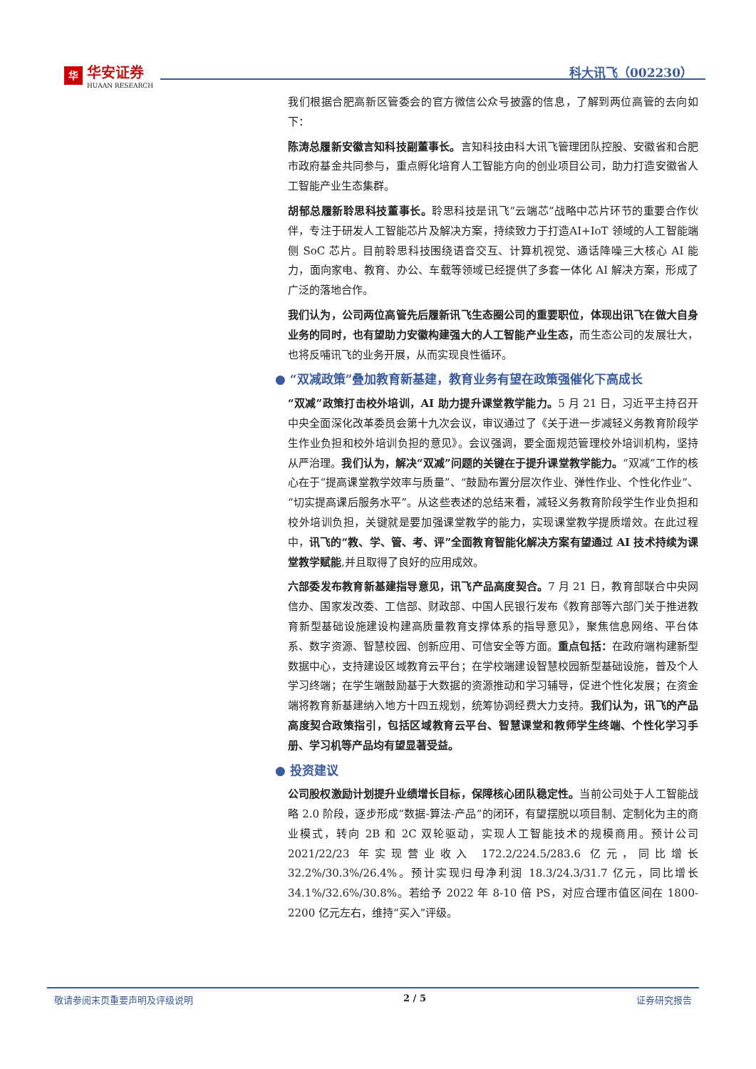华
华安证券
HUAAN RESEARCH
科大讯飞（002230）
我们根据合肥高新区管委会的官方微信公众号披露的信息，了解到两位高管的去向如下：
陈涛总履新安徽言知科技副董事长。言知科技由科大讯飞管理团队控股、安徽省和合肥市政府基金共同参与，重点孵化培育人工智能方向的创业项目公司，助力打造安徽省人工智能产业生态集群。
胡郁总履新聆思科技董事长。聆思科技是讯飞“云端芯”战略中芯片环节的重要合作伙伴，专注于研发人工智能芯片及解决方案，持续致力于打造AI+IoT 领域的人工智能端侧 SoC 芯片。目前聆思科技围绕语音交互、计算机视觉、通话降噪三大核心 AI 能力，面向家电、教育、办公、车载等领域已经提供了多套一体化 AI 解决方案，形成了广泛的落地合作。
我们认为，公司两位高管先后履新讯飞生态圈公司的重要职位，体现出讯飞在做大自身业务的同时，也有望助力安徽构建强大的人工智能产业生态，而生态公司的发展壮大，也将反哺讯飞的业务开展，从而实现良性循环。
● “双减政策”叠加教育新基建，教育业务有望在政策强催化下高成长
“双减”政策打击校外培训，AI 助力提升课堂教学能力。5 月 21 日，习近平主持召开中央全面深化改革委员会第十九次会议，审议通过了《关于进一步减轻义务教育阶段学生作业负担和校外培训负担的意见》。会议强调，要全面规范管理校外培训机构，坚持从严治理。我们认为，解决“双减”问题的关键在于提升课堂教学能力。“双减”工作的核心在于“提高课堂教学效率与质量”、“鼓励布置分层次作业、弹性作业、个性化作业”、“切实提高课后服务水平”。从这些表述的总结来看，减轻义务教育阶段学生作业负担和校外培训负担，关键就是要加强课堂教学的能力，实现课堂教学提质增效。在此过程中，讯飞的“教、学、管、考、评”全面教育智能化解决方案有望通过 AI 技术持续为课堂教学赋能,并且取得了良好的应用成效。
六部委发布教育新基建指导意见，讯飞产品高度契合。7 月 21 日，教育部联合中央网信办、国家发改委、工信部、财政部、中国人民银行发布《教育部等六部门关于推进教育新型基础设施建设构建高质量教育支撑体系的指导意见》，聚焦信息网络、平台体系、数字资源、智慧校园、创新应用、可信安全等方面。重点包括：在政府端构建新型数据中心，支持建设区域教育云平台；在学校端建设智慧校园新型基础设施，普及个人学习终端；在学生端鼓励基于大数据的资源推动和学习辅导，促进个性化发展；在资金端将教育新基建纳入地方十四五规划，统筹协调经费大力支持。我们认为，讯飞的产品高度契合政策指引，包括区域教育云平台、智慧课堂和教师学生终端、个性化学习手册、学习机等产品均有望显著受益。
● 投资建议
公司股权激励计划提升业绩增长目标，保障核心团队稳定性。当前公司处于人工智能战略 2.0 阶段，逐步形成“数据-算法-产品”的闭环，有望摆脱以项目制、定制化为主的商业模式，转向 2B 和 2C 双轮驱动，实现人工智能技术的规模商用。预计公司 2021/22/23 年实现营业收入 172.2/224.5/283.6 亿元，同比增长 32.2%/30.3%/26.4%。预计实现归母净利润 18.3/24.3/31.7 亿元，同比增长 34.1%/32.6%/30.8%。若给予 2022 年 8-10 倍 PS，对应合理市值区间在 1800-2200 亿元左右，维持“买入”评级。
敬请参阅末页重要声明及评级说明 2 / 5 证券研究报告